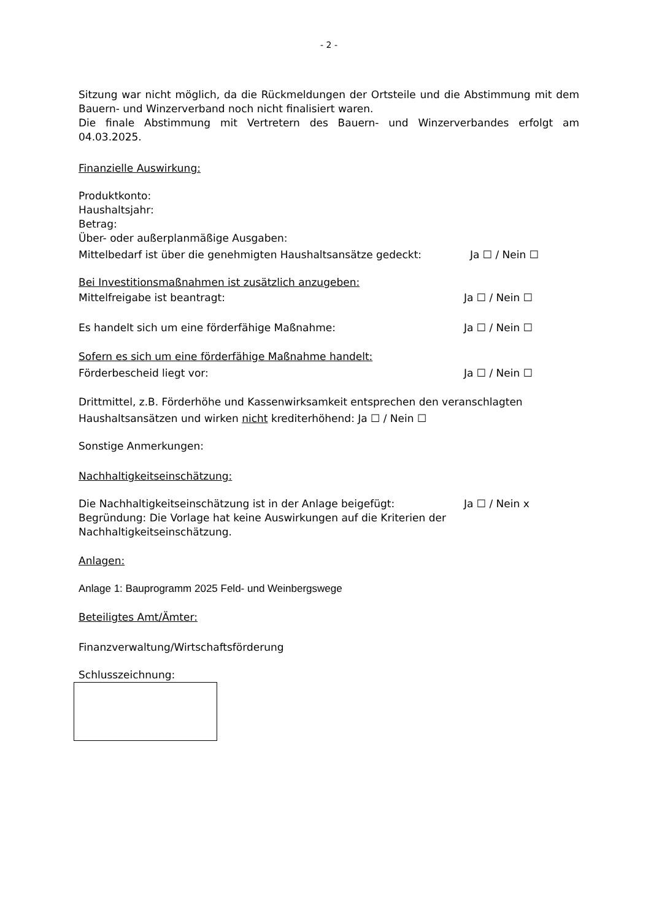- 2 -
Sitzung war nicht möglich, da die Rückmeldungen der Ortsteile und die Abstimmung mit dem Bauern- und Winzerverband noch nicht finalisiert waren.
Die finale Abstimmung mit Vertretern des Bauern- und Winzerverbandes erfolgt am 04.03.2025.
Finanzielle Auswirkung:
Produktkonto:
Haushaltsjahr:
Betrag:
Über- oder außerplanmäßige Ausgaben:
Mittelbedarf ist über die genehmigten Haushaltsansätze gedeckt: Ja ☐ / Nein ☐
Bei Investitionsmaßnahmen ist zusätzlich anzugeben:
Mittelfreigabe ist beantragt: Ja ☐ / Nein ☐
Es handelt sich um eine förderfähige Maßnahme: Ja ☐ / Nein ☐
Sofern es sich um eine förderfähige Maßnahme handelt:
Förderbescheid liegt vor: Ja ☐ / Nein ☐
Drittmittel, z.B. Förderhöhe und Kassenwirksamkeit entsprechen den veranschlagten Haushaltsansätzen und wirken nicht krediterhöhend: Ja ☐ / Nein ☐
Sonstige Anmerkungen:
Nachhaltigkeitseinschätzung:
Die Nachhaltigkeitseinschätzung ist in der Anlage beigefügt: Ja ☐ / Nein x
Begründung: Die Vorlage hat keine Auswirkungen auf die Kriterien der Nachhaltigkeitseinschätzung.
Anlagen:
Anlage 1: Bauprogramm 2025 Feld- und Weinbergswege
Beteiligtes Amt/Ämter:
Finanzverwaltung/Wirtschaftsförderung
Schlusszeichnung: